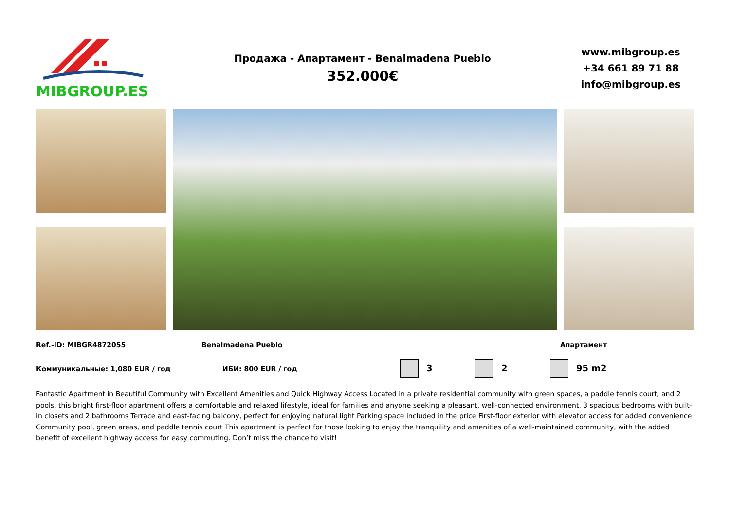MIBGROUP.ES
Продажа - Апартамент - Benalmadena Pueblo
352.000€
www.mibgroup.es
+34 661 89 71 88
info@mibgroup.es
Ref.-ID: MIBGR4872055 Benalmadena Pueblo Апартамент
Коммуникальные: 1,080 EUR / год ИБИ: 800 EUR / год 3 2 95 m2
Fantastic Apartment in Beautiful Community with Excellent Amenities and Quick Highway Access Located in a private residential community with green spaces, a paddle tennis court, and 2 pools, this bright first-floor apartment offers a comfortable and relaxed lifestyle, ideal for families and anyone seeking a pleasant, well-connected environment. 3 spacious bedrooms with built-in closets and 2 bathrooms Terrace and east-facing balcony, perfect for enjoying natural light Parking space included in the price First-floor exterior with elevator access for added convenience Community pool, green areas, and paddle tennis court This apartment is perfect for those looking to enjoy the tranquility and amenities of a well-maintained community, with the added benefit of excellent highway access for easy commuting. Don’t miss the chance to visit!